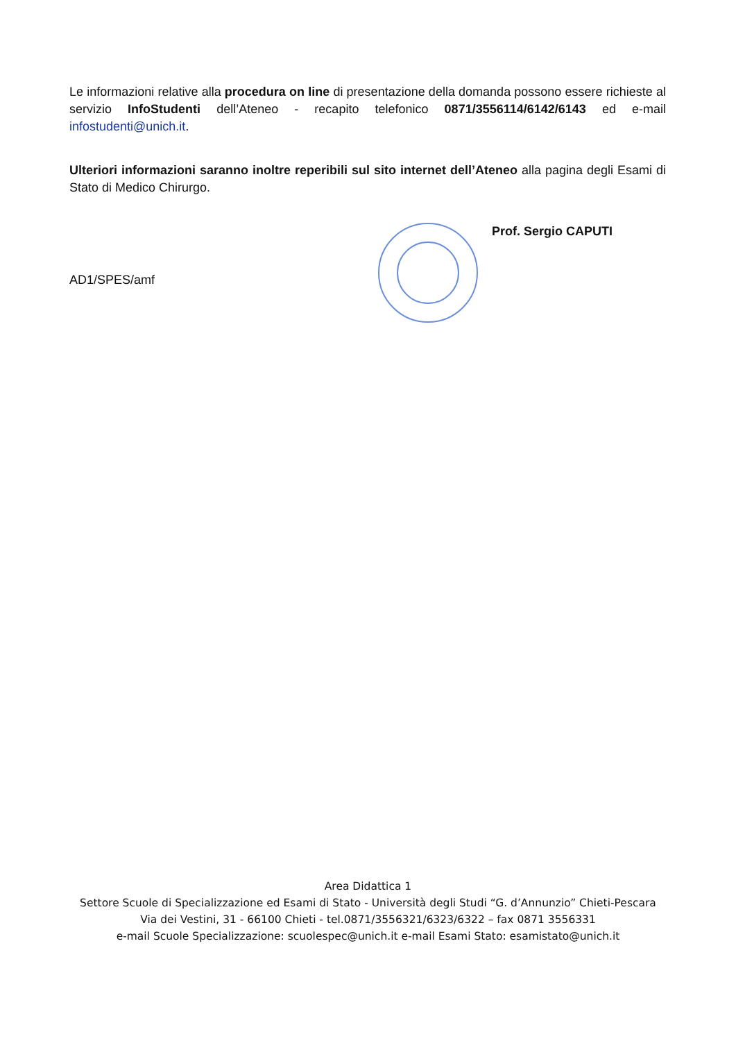Le informazioni relative alla procedura on line di presentazione della domanda possono essere richieste al servizio InfoStudenti dell’Ateneo - recapito telefonico 0871/3556114/6142/6143 ed e-mail infostudenti@unich.it.
Ulteriori informazioni saranno inoltre reperibili sul sito internet dell’Ateneo alla pagina degli Esami di Stato di Medico Chirurgo.
AD1/SPES/amf
Prof. Sergio CAPUTI
Area Didattica 1
Settore Scuole di Specializzazione ed Esami di Stato - Università degli Studi “G. d’Annunzio” Chieti-Pescara
Via dei Vestini, 31 - 66100 Chieti - tel.0871/3556321/6323/6322 – fax 0871 3556331
e-mail Scuole Specializzazione: scuolespec@unich.it e-mail Esami Stato: esamistato@unich.it